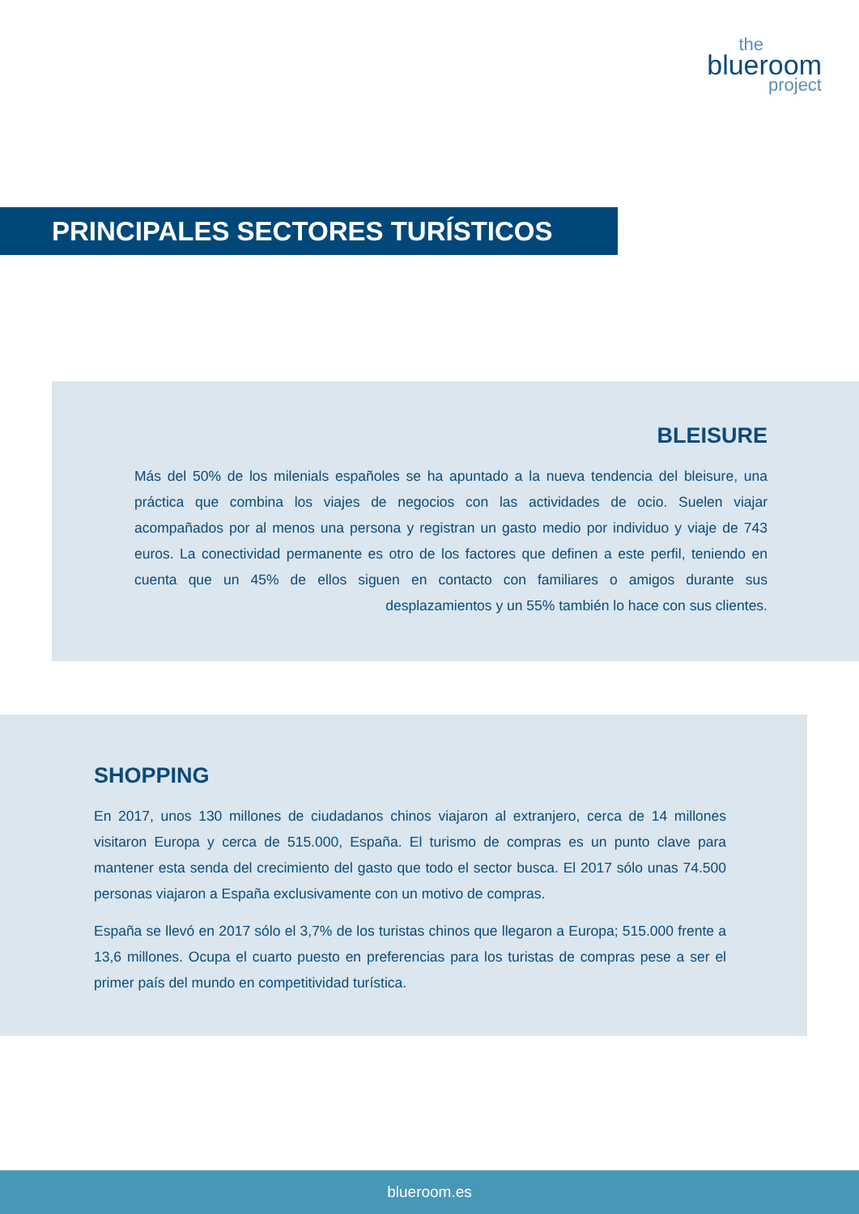the
blueroom
project
PRINCIPALES SECTORES TURÍSTICOS
BLEISURE
Más del 50% de los milenials españoles se ha apuntado a la nueva tendencia del bleisure, una práctica que combina los viajes de negocios con las actividades de ocio. Suelen viajar acompañados por al menos una persona y registran un gasto medio por individuo y viaje de 743 euros. La conectividad permanente es otro de los factores que definen a este perfil, teniendo en cuenta que un 45% de ellos siguen en contacto con familiares o amigos durante sus desplazamientos y un 55% también lo hace con sus clientes.
SHOPPING
En 2017, unos 130 millones de ciudadanos chinos viajaron al extranjero, cerca de 14 millones visitaron Europa y cerca de 515.000, España. El turismo de compras es un punto clave para mantener esta senda del crecimiento del gasto que todo el sector busca. El 2017 sólo unas 74.500 personas viajaron a España exclusivamente con un motivo de compras.
España se llevó en 2017 sólo el 3,7% de los turistas chinos que llegaron a Europa; 515.000 frente a 13,6 millones. Ocupa el cuarto puesto en preferencias para los turistas de compras pese a ser el primer país del mundo en competitividad turística.
blueroom.es